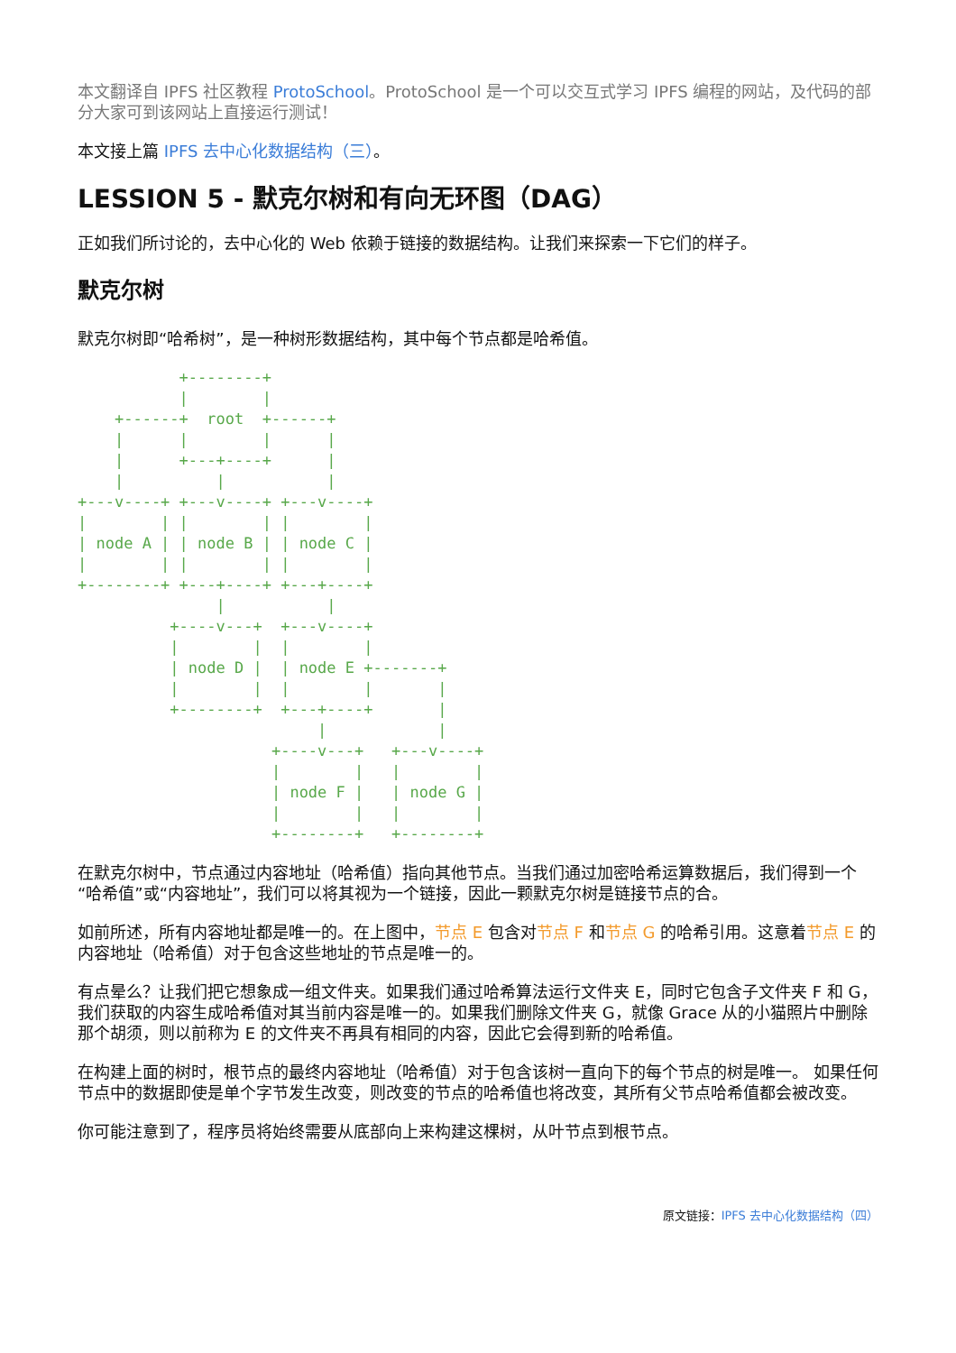本文翻译自 IPFS 社区教程 ProtoSchool。ProtoSchool 是一个可以交互式学习 IPFS 编程的网站，及代码的部分大家可到该网站上直接运行测试！
本文接上篇 IPFS 去中心化数据结构（三）。
LESSION 5 - 默克尔树和有向无环图（DAG）
正如我们所讨论的，去中心化的 Web 依赖于链接的数据结构。让我们来探索一下它们的样子。
默克尔树
默克尔树即“哈希树”，是一种树形数据结构，其中每个节点都是哈希值。
           +--------+
           |        |
    +------+  root  +------+
    |      |        |      |
    |      +---+----+      |
    |          |           |
+---v----+ +---v----+ +---v----+
|        | |        | |        |
| node A | | node B | | node C |
|        | |        | |        |
+--------+ +---+----+ +---+----+
               |           |
          +----v---+  +---v----+
          |        |  |        |
          | node D |  | node E +-------+
          |        |  |        |       |
          +--------+  +---+----+       |
                          |            |
                     +----v---+   +---v----+
                     |        |   |        |
                     | node F |   | node G |
                     |        |   |        |
                     +--------+   +--------+
在默克尔树中，节点通过内容地址（哈希值）指向其他节点。当我们通过加密哈希运算数据后，我们得到一个“哈希值”或“内容地址”，我们可以将其视为一个链接，因此一颗默克尔树是链接节点的合。
如前所述，所有内容地址都是唯一的。在上图中，节点 E 包含对节点 F 和节点 G 的哈希引用。这意着节点 E 的内容地址（哈希值）对于包含这些地址的节点是唯一的。
有点晕么？让我们把它想象成一组文件夹。如果我们通过哈希算法运行文件夹 E，同时它包含子文件夹 F 和 G，我们获取的内容生成哈希值对其当前内容是唯一的。如果我们删除文件夹 G，就像 Grace 从的小猫照片中删除那个胡须，则以前称为 E 的文件夹不再具有相同的内容，因此它会得到新的哈希值。
在构建上面的树时，根节点的最终内容地址（哈希值）对于包含该树一直向下的每个节点的树是唯一。 如果任何节点中的数据即使是单个字节发生改变，则改变的节点的哈希值也将改变，其所有父节点哈希值都会被改变。
你可能注意到了，程序员将始终需要从底部向上来构建这棵树，从叶节点到根节点。
原文链接：IPFS 去中心化数据结构（四）